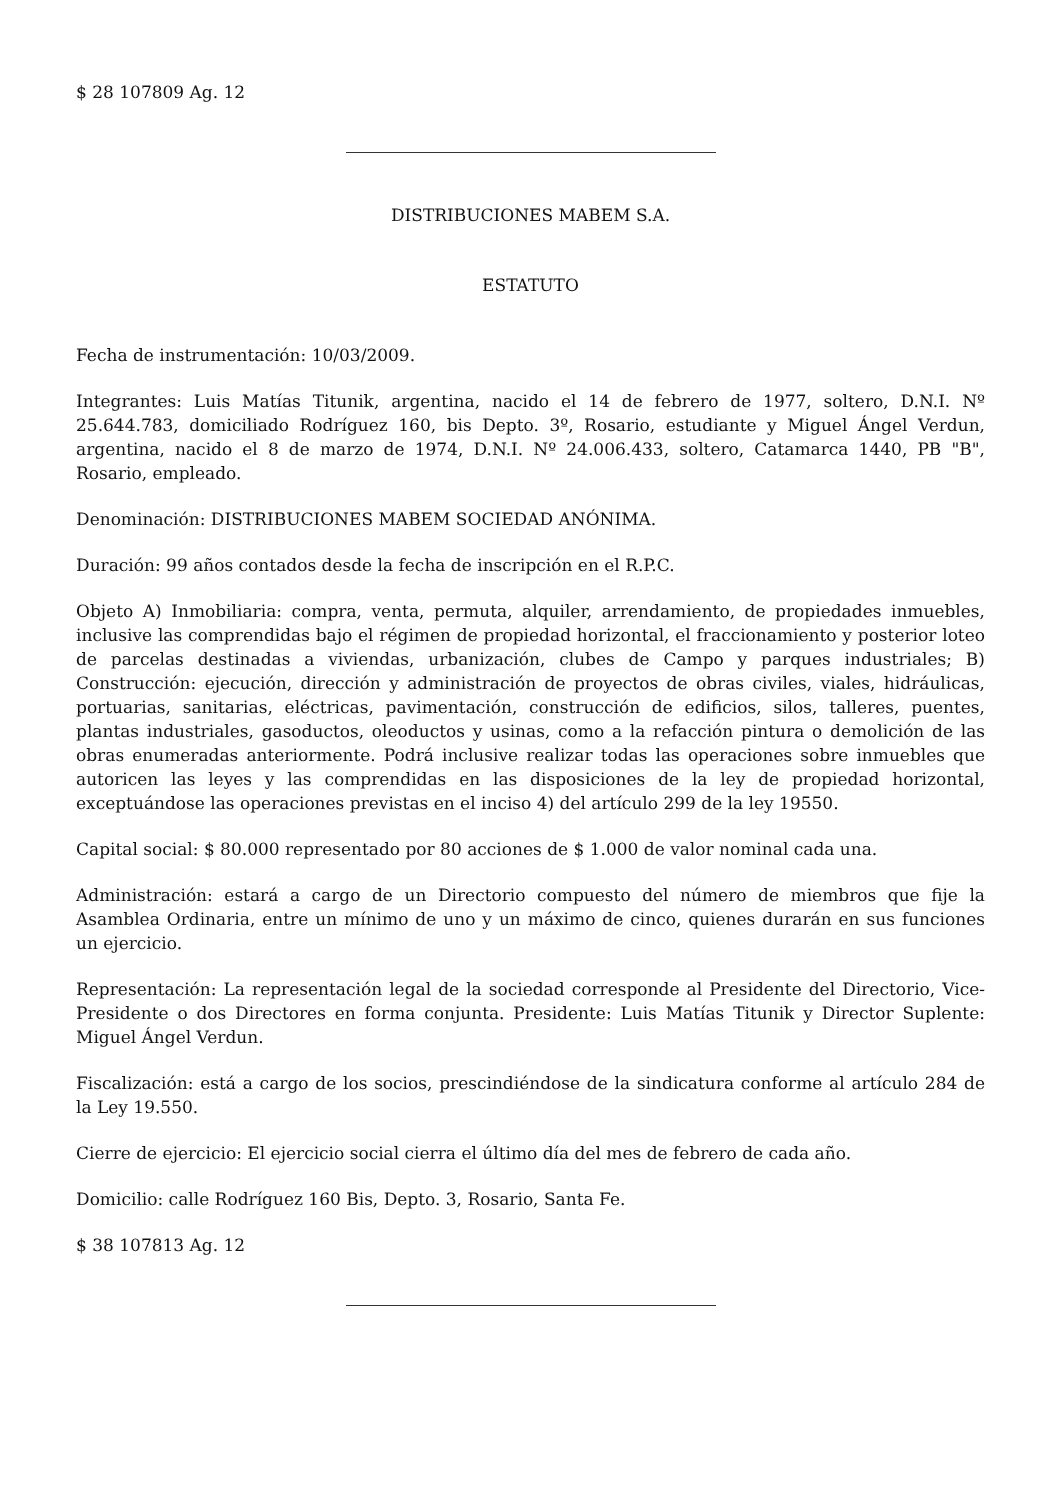$ 28 107809 Ag. 12
DISTRIBUCIONES MABEM S.A.
ESTATUTO
Fecha de instrumentación: 10/03/2009.
Integrantes: Luis Matías Titunik, argentina, nacido el 14 de febrero de 1977, soltero, D.N.I. Nº 25.644.783, domiciliado Rodríguez 160, bis Depto. 3º, Rosario, estudiante y Miguel Ángel Verdun, argentina, nacido el 8 de marzo de 1974, D.N.I. Nº 24.006.433, soltero, Catamarca 1440, PB "B", Rosario, empleado.
Denominación: DISTRIBUCIONES MABEM SOCIEDAD ANÓNIMA.
Duración: 99 años contados desde la fecha de inscripción en el R.P.C.
Objeto A) Inmobiliaria: compra, venta, permuta, alquiler, arrendamiento, de propiedades inmuebles, inclusive las comprendidas bajo el régimen de propiedad horizontal, el fraccionamiento y posterior loteo de parcelas destinadas a viviendas, urbanización, clubes de Campo y parques industriales; B) Construcción: ejecución, dirección y administración de proyectos de obras civiles, viales, hidráulicas, portuarias, sanitarias, eléctricas, pavimentación, construcción de edificios, silos, talleres, puentes, plantas industriales, gasoductos, oleoductos y usinas, como a la refacción pintura o demolición de las obras enumeradas anteriormente. Podrá inclusive realizar todas las operaciones sobre inmuebles que autoricen las leyes y las comprendidas en las disposiciones de la ley de propiedad horizontal, exceptuándose las operaciones previstas en el inciso 4) del artículo 299 de la ley 19550.
Capital social: $ 80.000 representado por 80 acciones de $ 1.000 de valor nominal cada una.
Administración: estará a cargo de un Directorio compuesto del número de miembros que fije la Asamblea Ordinaria, entre un mínimo de uno y un máximo de cinco, quienes durarán en sus funciones un ejercicio.
Representación: La representación legal de la sociedad corresponde al Presidente del Directorio, Vice-Presidente o dos Directores en forma conjunta. Presidente: Luis Matías Titunik y Director Suplente: Miguel Ángel Verdun.
Fiscalización: está a cargo de los socios, prescindiéndose de la sindicatura conforme al artículo 284 de la Ley 19.550.
Cierre de ejercicio: El ejercicio social cierra el último día del mes de febrero de cada año.
Domicilio: calle Rodríguez 160 Bis, Depto. 3, Rosario, Santa Fe.
$ 38 107813 Ag. 12